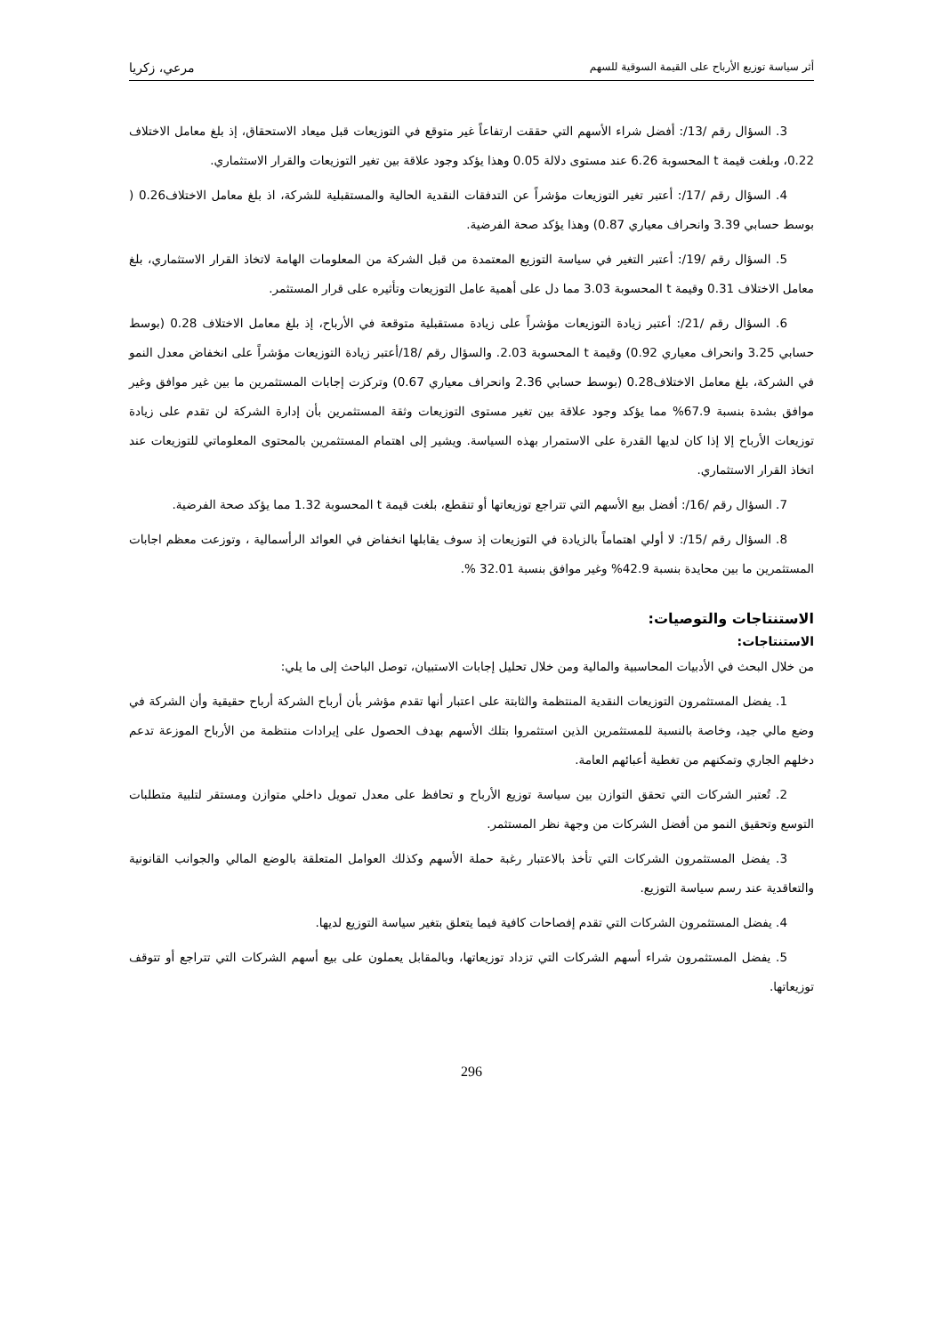أثر سياسة توزيع الأرباح على القيمة السوقية للسهم مرعي، زكريا
3. السؤال رقم /13/: أفضل شراء الأسهم التي حققت ارتفاعاً غير متوقع في التوزيعات قبل ميعاد الاستحقاق، إذ بلغ معامل الاختلاف 0.22، وبلغت قيمة t المحسوبة 6.26 عند مستوى دلالة 0.05 وهذا يؤكد وجود علاقة بين تغير التوزيعات والقرار الاستثماري.
4. السؤال رقم /17/: أعتبر تغير التوزيعات مؤشراً عن التدفقات النقدية الحالية والمستقبلية للشركة، اذ بلغ معامل الاختلاف0.26 ( بوسط حسابي 3.39 وانحراف معياري 0.87) وهذا يؤكد صحة الفرضية.
5. السؤال رقم /19/: أعتبر التغير في سياسة التوزيع المعتمدة من قبل الشركة من المعلومات الهامة لاتخاذ القرار الاستثماري، بلغ معامل الاختلاف 0.31 وقيمة t المحسوبة 3.03 مما دل على أهمية عامل التوزيعات وتأثيره على قرار المستثمر.
6. السؤال رقم /21/: أعتبر زيادة التوزيعات مؤشراً على زيادة مستقبلية متوقعة في الأرباح، إذ بلغ معامل الاختلاف 0.28 (بوسط حسابي 3.25 وانحراف معياري 0.92) وقيمة t المحسوبة 2.03. والسؤال رقم /18/أعتبر زيادة التوزيعات مؤشراً على انخفاض معدل النمو في الشركة، بلغ معامل الاختلاف0.28 (بوسط حسابي 2.36 وانحراف معياري 0.67) وتركزت إجابات المستثمرين ما بين غير موافق وغير موافق بشدة بنسبة 67.9% مما يؤكد وجود علاقة بين تغير مستوى التوزيعات وثقة المستثمرين بأن إدارة الشركة لن تقدم على زيادة توزيعات الأرباح إلا إذا كان لديها القدرة على الاستمرار بهذه السياسة. ويشير إلى اهتمام المستثمرين بالمحتوى المعلوماتي للتوزيعات عند اتخاذ القرار الاستثماري.
7. السؤال رقم /16/: أفضل بيع الأسهم التي تتراجع توزيعاتها أو تنقطع، بلغت قيمة t المحسوبة 1.32 مما يؤكد صحة الفرضية.
8. السؤال رقم /15/: لا أولي اهتماماً بالزيادة في التوزيعات إذ سوف يقابلها انخفاض في العوائد الرأسمالية ، وتوزعت معظم اجابات المستثمرين ما بين محايدة بنسبة 42.9% وغير موافق بنسبة 32.01 %.
الاستنتاجات والتوصيات:
الاستنتاجات:
من خلال البحث في الأدبيات المحاسبية والمالية ومن خلال تحليل إجابات الاستبيان، توصل الباحث إلى ما يلي:
1. يفضل المستثمرون التوزيعات النقدية المنتظمة والثابتة على اعتبار أنها تقدم مؤشر بأن أرباح الشركة أرباح حقيقية وأن الشركة في وضع مالي جيد، وخاصة بالنسبة للمستثمرين الذين استثمروا بتلك الأسهم بهدف الحصول على إيرادات منتظمة من الأرباح الموزعة تدعم دخلهم الجاري وتمكنهم من تغطية أعبائهم العامة.
2. تُعتبر الشركات التي تحقق التوازن بين سياسة توزيع الأرباح و تحافظ على معدل تمويل داخلي متوازن ومستقر لتلبية متطلبات التوسع وتحقيق النمو من أفضل الشركات من وجهة نظر المستثمر.
3. يفضل المستثمرون الشركات التي تأخذ بالاعتبار رغبة حملة الأسهم وكذلك العوامل المتعلقة بالوضع المالي والجوانب القانونية والتعاقدية عند رسم سياسة التوزيع.
4. يفضل المستثمرون الشركات التي تقدم إفصاحات كافية فيما يتعلق بتغير سياسة التوزيع لديها.
5. يفضل المستثمرون شراء أسهم الشركات التي تزداد توزيعاتها، وبالمقابل يعملون على بيع أسهم الشركات التي تتراجع أو تتوقف توزيعاتها.
296